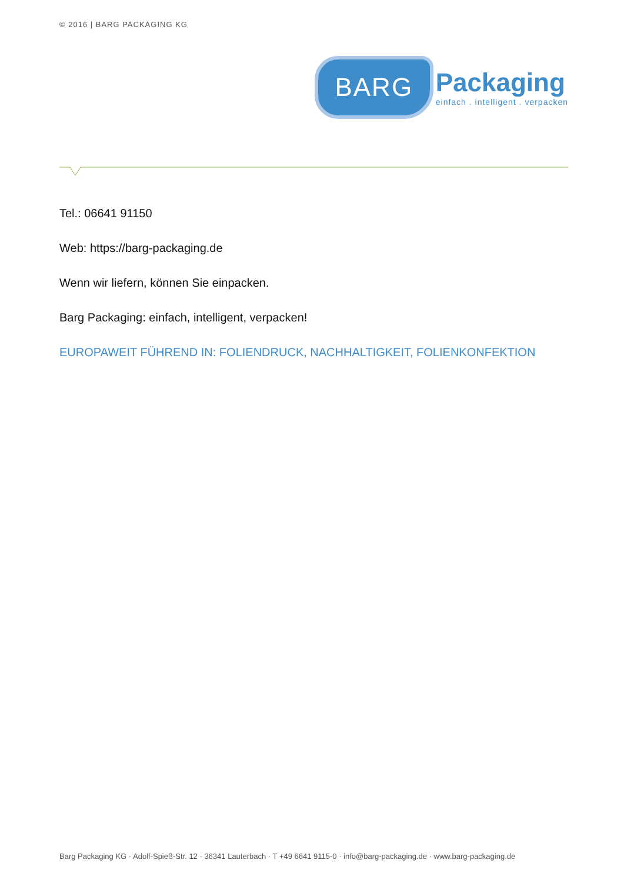© 2016 | BARG PACKAGING KG
BARG
Packaging
einfach . intelligent . verpacken
Tel.: 06641 91150
Web: https://barg-packaging.de
Wenn wir liefern, können Sie einpacken.
Barg Packaging: einfach, intelligent, verpacken!
EUROPAWEIT FÜHREND IN: FOLIENDRUCK, NACHHALTIGKEIT, FOLIENKONFEKTION
Barg Packaging KG · Adolf-Spieß-Str. 12 · 36341 Lauterbach · T +49 6641 9115-0 · info@barg-packaging.de · www.barg-packaging.de